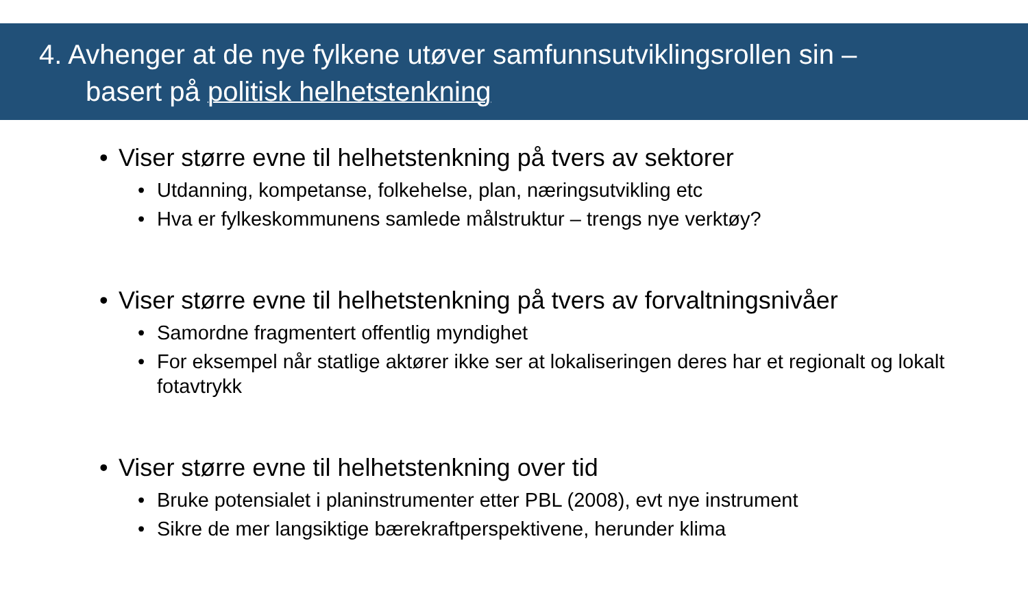4. Avhenger at de nye fylkene utøver samfunnsutviklingsrollen sin –
basert på politisk helhetstenkning
• Viser større evne til helhetstenkning på tvers av sektorer
• Utdanning, kompetanse, folkehelse, plan, næringsutvikling etc
• Hva er fylkeskommunens samlede målstruktur – trengs nye verktøy?
• Viser større evne til helhetstenkning på tvers av forvaltningsnivåer
• Samordne fragmentert offentlig myndighet
• For eksempel når statlige aktører ikke ser at lokaliseringen deres har et regionalt og lokalt fotavtrykk
• Viser større evne til helhetstenkning over tid
• Bruke potensialet i planinstrumenter etter PBL (2008), evt nye instrument
• Sikre de mer langsiktige bærekraftperspektivene, herunder klima